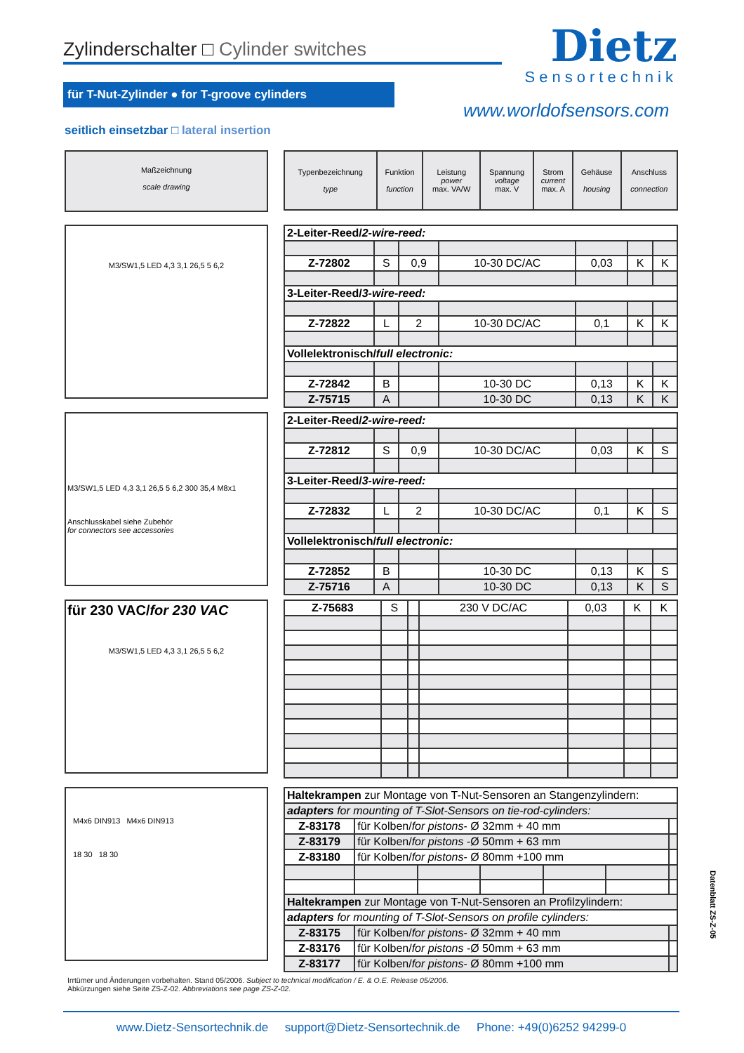Zylinderschalter □ Cylinder switches
Dietz
Sensortechnik
für T-Nut-Zylinder ● for T-groove cylinders
www.worldofsensors.com
seitlich einsetzbar □ lateral insertion
Maßzeichnung
scale drawing
M3/SW1,5 LED 4,3 3,1 26,5 5 6,2
M3/SW1,5 LED 4,3 3,1 26,5 5 6,2 300 35,4 M8x1
Anschlusskabel siehe Zubehör
for connectors see accessories
für 230 VAC/for 230 VAC
M3/SW1,5 LED 4,3 3,1 26,5 5 6,2
M4x6 DIN913 M4x6 DIN913
18 30 18 30
| Typenbezeichnung type | Funktion function | Leistung power max. VA/W | Spannung voltage max. V | Strom current max. A | Gehäuse housing | Anschluss connection |
| --- | --- | --- | --- | --- | --- | --- |
| 2-Leiter-Reed/ 2-wire-reed: | | | | | | |
| Z-72802 | S | 0,9 | 10-30 DC/AC | 0,03 | K | K |
| 3-Leiter-Reed/ 3-wire-reed: | | | | | | |
| Z-72822 | L | 2 | 10-30 DC/AC | 0,1 | K | K |
| Vollelektronisch/ full electronic: | | | | | | |
| Z-72842 | B | | 10-30 DC | 0,13 | K | K |
| Z-75715 | A | | 10-30 DC | 0,13 | K | K |
| 2-Leiter-Reed/ 2-wire-reed: | | | | | | |
| Z-72812 | S | 0,9 | 10-30 DC/AC | 0,03 | K | S |
| 3-Leiter-Reed/ 3-wire-reed: | | | | | | |
| Z-72832 | L | 2 | 10-30 DC/AC | 0,1 | K | S |
| Vollelektronisch/ full electronic: | | | | | | |
| Z-72852 | B | | 10-30 DC | 0,13 | K | S |
| Z-75716 | A | | 10-30 DC | 0,13 | K | S |
| Z-75683 | S | | 230 V DC/AC | 0,03 | K | K |
| Haltekrampen zur Montage von T-Nut-Sensoren an Stangenzylindern: | | | | | | |
| adapters for mounting of T-Slot-Sensors on tie-rod-cylinders: | | | | | | |
| Z-83178 | für Kolben/ for pistons - Ø 32mm + 40 mm | | | | | |
| Z-83179 | für Kolben/ for pistons -Ø 50mm + 63 mm | | | | | |
| Z-83180 | für Kolben/ for pistons - Ø 80mm +100 mm | | | | | |
| Haltekrampen zur Montage von T-Nut-Sensoren an Profilzylindern: | | | | | | |
| adapters for mounting of T-Slot-Sensors on profile cylinders: | | | | | | |
| Z-83175 | für Kolben/ for pistons - Ø 32mm + 40 mm | | | | | |
| Z-83176 | für Kolben/ for pistons -Ø 50mm + 63 mm | | | | | |
| Z-83177 | für Kolben/ for pistons - Ø 80mm +100 mm | | | | | |
Datenblatt ZS-Z-05
Irrtümer und Änderungen vorbehalten. Stand 05/2006. Subject to technical modification / E. & O.E. Release 05/2006.
Abkürzungen siehe Seite ZS-Z-02. Abbreviations see page ZS-Z-02.
www.Dietz-Sensortechnik.de support@Dietz-Sensortechnik.de Phone: +49(0)6252 94299-0